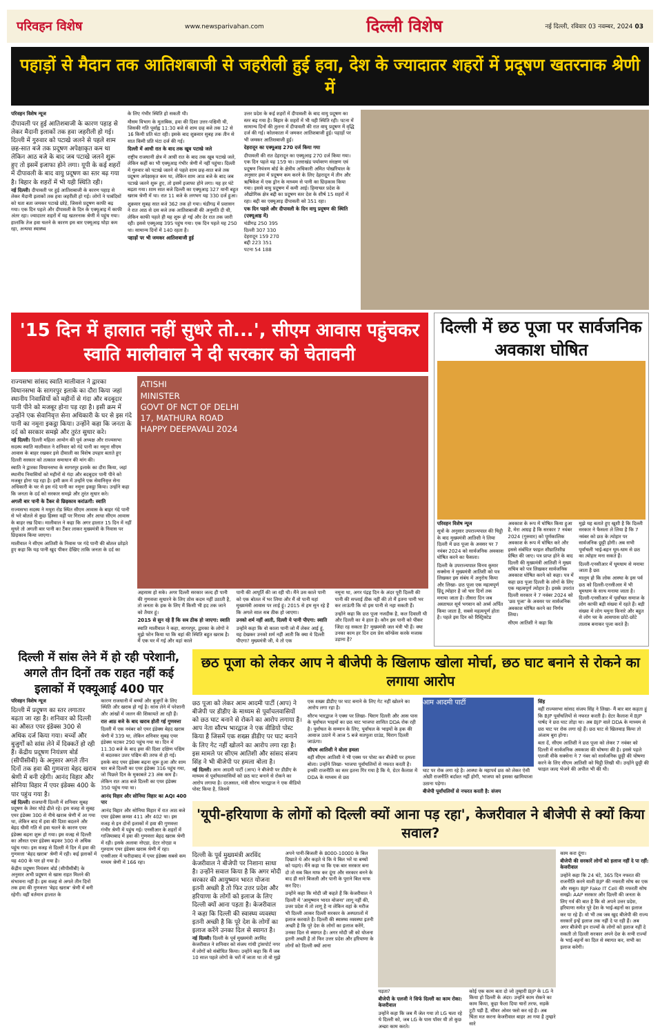परिवहन विशेष www.newsparivahan.com दिल्ली विशेष नई दिल्ली, रविवार 03 नवम्बर, 2024 03
पहाड़ों से मैदान तक आतिशबाजी से जहरीली हुई हवा, देश के ज्यादातर शहरों में प्रदूषण खतरनाक श्रेणी में
परिवहन विशेष न्यूज
दीपावली पर हुई आतिशबाजी के कारण पहाड़ से लेकर मैदानी इलाकों तक हवा जहरीली हो गई। दिल्ली में गुरुवार को पटाखे जलने से पहले शाम छह-सात बजे तक प्रदूषण अपेक्षाकृत कम था लेकिन आठ बजे के बाद जब पटाखे जलने शुरू हुए तो इसमें इजाफा होने लगा। यूपी के कई शहरों में दीपावली के बाद वायु प्रदूषण का स्तर बढ़ गया है। बिहार के शहरों में भी यही स्थिति रही।
नई दिल्ली। दीपावली पर हुई आतिशबाजी के कारण पहाड़ से लेकर मैदानी इलाकों तक हवा जहरीली हो गई। लोगों ने पाबंदियों को धता बता जमकर पटाखे छोड़े, जिससे प्रदूषण काफी बढ़ गया। एक दिन पहले और दीपावली के दिन के एक्यूआइ में काफी अंतर रहा। ज्यादातर शहरों में यह खतरनाक श्रेणी में पहुंच गया। हालांकि तेज हवा चलने के कारण इस बार एक्यूआइ थोड़ा कम रहा, अन्यथा स्वास्थ्य
के लिए गंभीर स्थिति हो सकती थी।
मौसम विभाग के मुताबिक, हवा की दिशा उत्तर-पश्चिमी थी, जिसकी गति पूर्वाह्न 11:30 बजे से शाम छह बजे तक 12 से 16 किमी प्रति घंटा रही। इसके बाद शुक्रवार सुबह तक तीन से सात किमी प्रति घंटा दर्ज की गई।
दिल्ली में आधी रात के बाद तक खूब पटाखे जले
राष्ट्रीय राजधानी क्षेत्र में आधी रात के बाद तक खूब पटाखे जले, लेकिन कहीं का भी एक्यूआइ गंभीर श्रेणी में नहीं पहुंचा। दिल्ली में गुरुवार को पटाखे जलने से पहले शाम छह-सात बजे तक प्रदूषण अपेक्षाकृत कम था, लेकिन शाम आठ बजे के बाद जब पटाखे जलने शुरू हुए, तो इसमें इजाफा होने लगा। यह हर घंटे बढ़ता गया। शाम सात बजे दिल्ली का एक्यूआइ 327 यानी बहुत खराब श्रेणी में था। रात 11 बजे के लगभग यह 330 दर्ज हुआ।
शुक्रवार सुबह सात बजे 362 तक हो गया। चंडीगढ़ में प्रशासन ने रात आठ से दस बजे तक आतिशबाजी की अनुमति दी थी, लेकिन काफी पहले ही यह शुरू हो गई और देर रात तक जारी रही। इससे एक्यूआइ 395 पहुंच गया। एक दिन पहले यह 250 था। सामान्य दिनों में 140 रहता है।
पहाड़ों पर भी जमकर आतिशबाजी हुई
उत्तर प्रदेश के कई शहरों में दीपावली के बाद वायु प्रदूषण का स्तर बढ़ गया है। बिहार के शहरों में भी यही स्थिति रही। पटना में सामान्य दिनों की तुलना में दीपावली की रात वायु प्रदूषण में वृद्धि दर्ज की गई। कोलकाता में जमकर आतिशबाजी हुई। पहाड़ों पर भी जमकर आतिशबाजी हुई।
देहरादून का एक्यूआइ 270 दर्ज किया गया
दीपावली की रात देहरादून का एक्यूआइ 270 दर्ज किया गया। एक दिन पहले यह 159 था। उत्तराखंड पर्यावरण संरक्षण एवं प्रदूषण नियंत्रण बोर्ड के क्षेत्रीय अधिकारी अमित पोखरियाल के अनुसार हवा में प्रदूषण कम करने के लिए देहरादून में तीन और ऋषिकेश में एक ड्रोन के माध्यम से पानी का छिड़काव किया गया। इससे वायु प्रदूषण में कमी आई। हिमाचल प्रदेश के औद्योगिक क्षेत्र बद्दी का प्रदूषण स्तर देश के शीर्ष 15 शहरों में रहा। बद्दी का एक्यूआइ दीपावली को 351 रहा।
एक दिन पहले और दीपावली के दिन वायु प्रदूषण की स्थिति (एक्यूआइ में)
चंडीगढ़ 250 395
दिल्ली 307 330
देहरादून 159 270
बद्दी 223 351
पटना 54 188
'15 दिन में हालात नहीं सुधरे तो...', सीएम आवास पहुंचकर स्वाति मालीवाल ने दी सरकार को चेतावनी
राज्यसभा सांसद स्वाति मालीवाल ने द्वारका विधानसभा के सागरपुर इलाके का दौरा किया जहां स्थानीय निवासियों को महीनों से गंदा और बदबूदार पानी पीने को मजबूर होना पड़ रहा है। इसी क्रम में उन्होंने एक सेवानिवृत्त सेना अधिकारी के घर से इस गंदे पानी का नमूना इकट्ठा किया। उन्होंने कहा कि जनता के दर्द को सरकार समझे और तुरंत सुधार करे।
नई दिल्ली। दिल्ली महिला आयोग की पूर्व अध्यक्ष और राज्यसभा सदस्य स्वाति मालीवाल ने शनिवार को गंदे पानी का नमूना सीएम आवास के बाहर रखकर इसे दीवाली का विशेष उपहार बताते हुए दिल्ली सरकार को तत्काल समाधान की मांग की।
स्वाति ने द्वारका विधानसभा के सागरपुर इलाके का दौरा किया, जहां स्थानीय निवासियों को महीनों से गंदा और बदबूदार पानी पीने को मजबूर होना पड़ रहा है। इसी क्रम में उन्होंने एक सेवानिवृत्त सेना अधिकारी के घर से इस गंदे पानी का नमूना इकट्ठा किया। उन्होंने कहा कि जनता के दर्द को सरकार समझे और तुरंत सुधार करे।
अगली बार पानी के टैंकर से छिड़काव करांऊगी: स्वाति
राज्यसभा सदस्य ने मथुरा रोड स्थित सीएम आवास के बाहर गंदे पानी से भरे बोतले से कुछ हिस्सा वहीं पर गिराया और आधा सीएम आवास के बाहर रख दिया। मालीवाल ने कहा कि अगर हालात 15 दिन में नहीं सुधरे तो अगली बार पानी का टैंकर लाकर मुख्यमंत्री के निवास पर छिड़काव किया जाएगा।
मालीवाल ने सीएम आतिशी के निवास पर गंदे पानी की बोतल छोड़ते हुए कहा कि यह पानी खुद पीकर देखिए ताकि जनता के दर्द का
ATISHI
MINISTER
GOVT OF NCT OF DELHI
17, MATHURA ROAD
HAPPY DEEPAVALI 2024
अहसास हो सके। अगर दिल्ली सरकार जल्द ही पानी की गुणवत्ता सुधारने के लिए ठोस कदम नहीं उठाती है, तो जनता के हक के लिए मैं किसी भी हद तक जाने को तैयार हूं।
2015 से सुन रहे हैं कि सब ठीक हो जाएगा: स्वाति
स्वाति मालीवाल ने कहा, सागरपुर, द्वारका के लोगों ने मुझे फोन किया था कि वहां की स्थिति बहुत खराब है। मैं एक घर में गई और वहां काले
पानी की आपूर्ति की जा रही थी। मैंने उस काले पानी को एक बोतल में भर लिया और मैं वो पानी यहां मुख्यमंत्री आवास पर लाई हूं। 2015 से हम सुन रहे हैं कि अगले साल सब ठीक हो जाएगा।
उनको शर्म नहीं आती, दिल्ली ये पानी पीएगा: स्वाति
उन्होंने कहा कि वो काला पानी जो मैं लेकर आई हूं, यह देखकर उनको शर्म नहीं आती कि क्या ये दिल्ली पीएगा? मुख्यमंत्री जी, ये तो एक
नमूना था, अगर पंद्रह दिन के अंदर पूरी दिल्ली की पानी की सप्लाई ठीक नहीं की तो मैं इतना पानी भर कर लाऊंगी कि वो इस पानी से नहा सकती हैं।
उन्होंने कहा कि छठ पूजा नजदीक है, कल दिवाली थी और दिल्ली का ये हाल है। कौन इस पानी को पीकर जिंदा रह सकता है? मुख्यमंत्री जल मंत्री भी हैं। क्या उनका काम हर दिन दस प्रेस कॉन्फ्रेंस करके मजाक उड़ाना है?
दिल्ली में छठ पूजा पर सार्वजनिक अवकाश घोषित
परिवहन विशेष न्यूज
सूत्रों के अनुसार उपराज्यपाल की चिट्ठी के बाद मुख्यमंत्री आतिशी ने लिया दिल्ली में छठ पूजा के अवसर पर 7 नवंबर 2024 को सार्वजनिक अवकाश घोषित करने का फैसला।
दिल्ली के उपराज्यपाल विनय कुमार सक्सेना ने मुख्यमंत्री आतिशी को पत्र लिखकर इस संबंध में अनुरोध किया और लिखा- छठ पूजा एक महत्वपूर्ण हिंदू त्योहार है जो चार दिनों तक मनाया जाता है। तीसरा दिन जब अस्ताचल सूर्य भगवान को अर्घ्य अर्पित किया जाता है, सबसे महत्वपूर्ण होता है। पहले इस दिन को रिस्ट्रिक्टेड
अवकाश के रूप में घोषित किया हुआ है, मेरा आग्रह है कि सरकार 7 नवंबर 2024 (गुरुवार) को पूर्णकालिक अवकाश के रूप में घोषित करे और इससे संबंधित फाइल शीघ्रातिशीघ्र प्रेषित की जाए। पत्र प्राप्त होने के बाद दिल्ली की मुख्यमंत्री आतिशी ने मुख्य सचिव को पत्र लिखकर सार्वजनिक अवकाश घोषित करने को कहा। पत्र में कहा छठ पूजा दिल्ली के लोगों के लिए एक महत्वपूर्ण त्योहार है। इसके उपरांत दिल्ली सरकार ने 7 नवंबर 2024 को 'छठ पूजा' के अवसर पर सार्वजनिक अवकाश घोषित करने का निर्णय लिया।
सीएम आतिशी ने कहा कि
मुझे यह बताते हुए खुशी है कि दिल्ली सरकार ने फैसला ले लिया है कि 7 नवंबर को छठ के त्योहार पर सार्वजनिक छुट्टी होगी। अब सभी पूर्वांचली भाई-बहन धूम-धाम से छठ का त्योहार मना सकते हैं।
दिल्ली-एनसीआर में धूमधाम से मनाया जाता है छठ
मालूम हो कि लोक आस्था के इस पर्व छठ को दिल्ली-एनसीआर में भी धूमधाम के साथ मनाया जाता है। दिल्ली-एनसीआर में पूर्वांचल समाज के लोग काफी बड़ी संख्या में रहते हैं। बड़ी संख्या में लोग यमुना किनारे और बहुत से लोग घर के आसपास छोटे-छोटे तालाब बनाकर पूजा करते हैं।
दिल्ली में सांस लेने में हो रही परेशानी, अगले तीन दिनों तक राहत नहीं कई इलाकों में एक्यूआई 400 पार
परिवहन विशेष न्यूज
दिल्ली में प्रदूषण का स्तर लगातार बढ़ता जा रहा है। शनिवार को दिल्ली का औसत एयर इंडेक्स 300 से अधिक दर्ज किया गया। बच्चों और बुजुर्गों को सांस लेने में दिक्कतें हो रही हैं। केंद्रीय प्रदूषण नियंत्रण बोर्ड (सीपीसीबी) के अनुसार अगले तीन दिनों तक हवा की गुणवत्ता बेहद खराब श्रेणी में बनी रहेगी। आनंद विहार और सोनिया विहार में एयर इंडेक्स 400 के पार पहुंच गया है।
नई दिल्ली। राजधानी दिल्ली में शनिवार सुबह प्रदूषण के तेवर थोड़े ढीले रहे। इस वजह से सुबह एयर इंडेक्स 300 से नीचे खराब श्रेणी में आ गया था, लेकिन बाद में हवा की दिशा बदलने और बेहद धीमी गति से हवा चलने के कारण एयर इंडेक्स बढ़ना शुरू हो गया। इस वजह से दिल्ली का औसत एयर इंडेक्स बढ़कर 300 से अधिक पहुंच गया। इस वजह से दिल्ली में दिन में हवा की गुणवत्ता 'बेहद खराब' श्रेणी में रही। कई इलाकों में यह 400 के पार हो गया है।
केंद्रीय प्रदूषण नियंत्रण बोर्ड (सीपीसीबी) के अनुसार अभी प्रदूषण से खास राहत मिलने की संभावना नहीं है। इस वजह से अगले तीन दिनों तक हवा की गुणवत्ता 'बेहद खराब' श्रेणी में बनी रहेगी। वहीं वर्तमान हालात के
कारण राजधानी में बच्चों और बुजुर्गों के लिए स्थिति और खराब हो गई है। सांस लेने में परेशानी और आंखों में जलन की शिकायतें आ रही हैं।
रात आठ बजे के बाद खराब होती गई गुणवत्ता
दिल्ली में एक नवंबर को एयर इंडेक्स बेहद खराब श्रेणी में 339 था, लेकिन शनिवार सुबह एयर इंडेक्स घटकर 290 पहुंच गया था। दिन में 11.30 बजे के बाद हवा की दिशा दक्षिण पश्चिम से बदलकर उत्तर पश्चिम की तरफ से हो गई। इसके बाद एयर इंडेक्स बढ़ना शुरू हुआ और शाम चार बजे दिल्ली का एयर इंडेक्स 316 पहुंच गया, जो पिछले दिन के मुकाबले 23 अंक कम है। लेकिन रात आठ बजे दिल्ली का एयर इंडेक्स 350 पहुंच गया था।
आनंद विहार और सोनिया विहार का AQI 400 पार
आनंद विहार और सोनिया विहार में रात आठ बजे एयर इंडेक्स क्रमश 411 और 402 था। इस वजह से इन दोनों इलाकों में हवा की गुणवत्ता गंभीर श्रेणी में पहुंच गई। एनसीआर के शहरों में गाजियाबाद में हवा की गुणवत्ता बेहद खराब श्रेणी में रही। इसके अलावा नोएडा, ग्रेटर नोएडा व गुरुग्राम एयर इंडेक्स खराब श्रेणी में रहा। एनसीआर में फरीदाबाद में एयर इंडेक्स सबसे कम मध्यम श्रेणी में 166 रहा।
छठ पूजा को लेकर आप ने बीजेपी के खिलाफ खोला मोर्चा, छठ घाट बनाने से रोकने का लगाया आरोप
छठ पूजा को लेकर आम आदमी पार्टी (आप) ने बीजेपी पर डीडीए के माध्यम से पूर्वांचलवासियों को छठ घाट बनाने से रोकने का आरोप लगाया है। आप नेता सौरभ भारद्वाज ने एक वीडियो पोस्ट किया है जिसमें एक शख्स डीडीए पर घाट बनाने के लिए गेट नहीं खोलने का आरोप लगा रहा है। इस मामले पर सीएम आतिशी और सांसद संजय सिंह ने भी बीजेपी पर हमला बोला है।
नई दिल्ली। आम आदमी पार्टी (आप) ने बीजेपी पर डीडीए के माध्यम से पूर्वांचलवासियों को छठ घाट बनाने से रोकने का आरोप लगाया है। दरअसल, मंत्री सौरभ भारद्वाज ने एक वीडियो पोस्ट किया है, जिसमें
एक शख्स डीडीए पर घाट बनाने के लिए गेट नहीं खोलने का आरोप लगा रहा है।
सौरभ भारद्वाज ने एक्स पर लिखा- चिराग दिल्ली और आस पास के पूर्वांचल भाइयों का छठ घाट भाजपा शासित DDA रोक रही है। पूर्वांचल के सम्मान के लिए, पूर्वांचल के भाइयों के हक की आवाज उठाने में आज 5 बजे सतपुला ग्राउंड, चिराग दिल्ली जाऊंगा।
सीएम आतिशी ने बोला हमला
वहीं सीएम आतिशी ने भी एक्स पर पोस्ट कर बीजेपी पर हमला बोला। उन्होंने लिखा- भाजपा पूर्वांचलियों से नफरत करती है। इनकी राजनीति का स्तर इतना गिर गया है कि ये, ग्रेटर कैलाश में DDA के माध्यम से छठ
आम आदमी पार्टी
घाट पर रोक लगा रहे है। आस्था के महापर्व छठ को लेकर ऐसी ओछी राजनीति बर्दाश्त नहीं होगी, भाजपा को इसका खामियाजा उठाना पड़ेगा।
बीजेपी पूर्वांचलियों से नफरत करती है: संजय
सिंह
वहीं राज्यसभा सांसद संजय सिंह ने लिखा- मैं बार बार कहता हूं कि BJP पूर्वांचलियों से नफरत करती है। ग्रेटर कैलाश में BJP पार्षद ने छठ घाट तोड़ा था। अब BJP वाले DDA के माध्यम से छठ घाट पर रोक लगा रहे हैं। छठ घाट से खिलवाड़ किया तो अंजाम बुरा होगा।
बता दें, सीएम आतिशी ने छठ पूजा को लेकर 7 नवंबर को दिल्ली में सार्वजनिक अवकाश की घोषणा की है। इससे पहले एलजी वीके सक्सेना ने 7 नंबर को सार्वजनिक छुट्टी की घोषणा करने के लिए सीएम आतिशी को चिट्ठी लिखी थी। उन्होंने छुट्टी की फाइल जल्द भेजने की अपील भी की थी।
'यूपी-हरियाणा के लोगों को दिल्ली क्यों आना पड़ रहा', केजरीवाल ने बीजेपी से क्यों किया सवाल?
दिल्ली के पूर्व मुख्यमंत्री अरविंद केजरीवाल ने बीजेपी पर निशाना साधा है। उन्होंने सवाल किया है कि अगर मोदी सरकार की आयुष्मान भारत योजना इतनी अच्छी है तो फिर उत्तर प्रदेश और हरियाणा के लोगों को इलाज के लिए दिल्ली क्यों आना पड़ता है। केजरीवाल ने कहा कि दिल्ली की स्वास्थ्य व्यवस्था इतनी अच्छी है कि पूरे देश के लोगों का इलाज करेंगे उनका दिल से स्वागत है।
नई दिल्ली। दिल्ली के पूर्व मुख्यमंत्री अरविंद केजरीवाल ने शनिवार को संजय गांधी ट्रांसपोर्ट नगर में लोगों को संबोधित किया। उन्होंने कहा कि मैं जब 10 साल पहले लोगों के घरों में जाता था तो वो मुझे
अपने पानी-बिजली के 8000-10000 के बिल दिखाते थे और कहते थे कि ये बिल भरें या बच्चों को पढ़ाएं। मैंने कहा था कि एक बार सरकार बना दो तो सब बिल माफ कर दूंगा और सरकार बनने के बाद ही सारे बिजली और पानी के पुराने बिल माफ कर दिए।
उन्होंने कहा कि मोदी जी कहते हैं कि केजरीवाल ने दिल्ली में 'आयुष्मान भारत योजना' लागू नहीं की, उत्तर प्रदेश में तो लागू है ना लेकिन वहां के मरीज भी दिल्ली आकर दिल्ली सरकार के अस्पतालों में इलाज करवाते हैं। दिल्ली की स्वास्थ्य व्यवस्था इतनी अच्छी है कि पूरे देश के लोगों का इलाज करेंगे, उनका दिल से स्वागत है। अगर मोदी जी को योजना इतनी अच्छी है तो फिर उत्तर प्रदेश और हरियाणा के लोगों को दिल्ली क्यों आना
पड़ता?
बीजेपी के एलजी ने सिर्फ दिल्ली का काम रोका: केजरीवाल
उन्होंने कहा कि जब मैं जेल गया तो LG चला रहे थे दिल्ली को, जब LG के पास पॉवर थी तो कुछ अच्छा काम करते।
कोई एक काम बता दो जो तुम्हारी BJP के LG ने किया हो दिल्ली के अंदर। उन्होंने काम रोकने का काम किया, कूड़ा फैला दिया चारों तरफ, सड़कें टूटी पड़ी हैं, सीवर ओवर फ्लो कर रहे हैं। अब चिंता मत करना केजरीवाल बाहर आ गया है तुम्हारे सारे
काम करा दूंगा।
बीजेपी की सरकारें लोगों को इलाज नहीं दे पा रहीं: केजरीवाल
उन्होंने कहा कि 24 घंटे, 365 दिन नफरत की राजनीति करने वाली BJP की नफरती सोच का एक और सबूत। BJP Fake IT Cell की नफरती सोच समझें। AAP सरकार और दिल्ली की जनता के लिए गर्व की बात है कि वो अपने उत्तर प्रदेश, हरियाणा समेत पूरे देश के भाई-बहनों का इलाज कर पा रहे हैं। वो भी तब जब खुद बीजेपी की राज्य सरकारें इन्हें इलाज तक नहीं दे पा रही हैं। अब अगर बीजेपी इन राज्यों के लोगों को इलाज नहीं दे सकती तो दिल्ली सरकार अपने देश के सभी राज्यों के भाई-बहनों का दिल से स्वागत कर, सभी का इलाज करेगी।